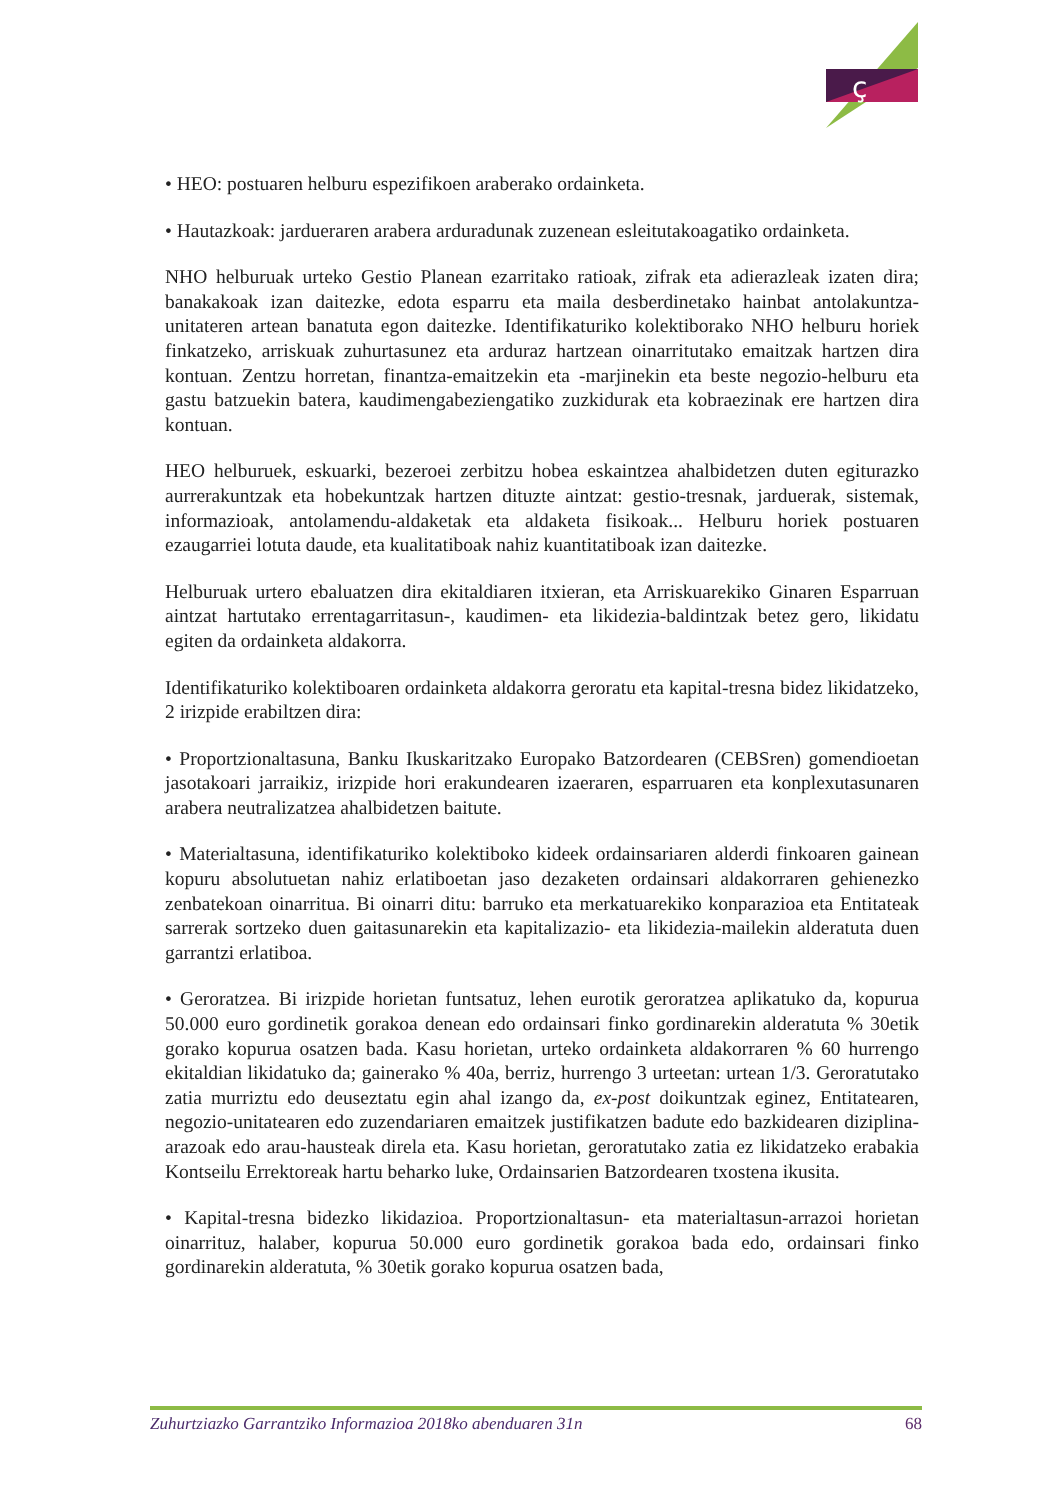ç
• HEO: postuaren helburu espezifikoen araberako ordainketa.
• Hautazkoak: jardueraren arabera arduradunak zuzenean esleitutakoagatiko ordainketa.
NHO helburuak urteko Gestio Planean ezarritako ratioak, zifrak eta adierazleak izaten dira; banakakoak izan daitezke, edota esparru eta maila desberdinetako hainbat antolakuntza-unitateren artean banatuta egon daitezke. Identifikaturiko kolektiborako NHO helburu horiek finkatzeko, arriskuak zuhurtasunez eta arduraz hartzean oinarritutako emaitzak hartzen dira kontuan. Zentzu horretan, finantza-emaitzekin eta -marjinekin eta beste negozio-helburu eta gastu batzuekin batera, kaudimengabeziengatiko zuzkidurak eta kobraezinak ere hartzen dira kontuan.
HEO helburuek, eskuarki, bezeroei zerbitzu hobea eskaintzea ahalbidetzen duten egiturazko aurrerakuntzak eta hobekuntzak hartzen dituzte aintzat: gestio-tresnak, jarduerak, sistemak, informazioak, antolamendu-aldaketak eta aldaketa fisikoak... Helburu horiek postuaren ezaugarriei lotuta daude, eta kualitatiboak nahiz kuantitatiboak izan daitezke.
Helburuak urtero ebaluatzen dira ekitaldiaren itxieran, eta Arriskuarekiko Ginaren Esparruan aintzat hartutako errentagarritasun-, kaudimen- eta likidezia-baldintzak betez gero, likidatu egiten da ordainketa aldakorra.
Identifikaturiko kolektiboaren ordainketa aldakorra geroratu eta kapital-tresna bidez likidatzeko, 2 irizpide erabiltzen dira:
• Proportzionaltasuna, Banku Ikuskaritzako Europako Batzordearen (CEBSren) gomendioetan jasotakoari jarraikiz, irizpide hori erakundearen izaeraren, esparruaren eta konplexutasunaren arabera neutralizatzea ahalbidetzen baitute.
• Materialtasuna, identifikaturiko kolektiboko kideek ordainsariaren alderdi finkoaren gainean kopuru absolutuetan nahiz erlatiboetan jaso dezaketen ordainsari aldakorraren gehienezko zenbatekoan oinarritua. Bi oinarri ditu: barruko eta merkatuarekiko konparazioa eta Entitateak sarrerak sortzeko duen gaitasunarekin eta kapitalizazio- eta likidezia-mailekin alderatuta duen garrantzi erlatiboa.
• Geroratzea. Bi irizpide horietan funtsatuz, lehen eurotik geroratzea aplikatuko da, kopurua 50.000 euro gordinetik gorakoa denean edo ordainsari finko gordinarekin alderatuta % 30etik gorako kopurua osatzen bada. Kasu horietan, urteko ordainketa aldakorraren % 60 hurrengo ekitaldian likidatuko da; gainerako % 40a, berriz, hurrengo 3 urteetan: urtean 1/3. Geroratutako zatia murriztu edo deuseztatu egin ahal izango da, ex-post doikuntzak eginez, Entitatearen, negozio-unitatearen edo zuzendariaren emaitzek justifikatzen badute edo bazkidearen diziplina-arazoak edo arau-hausteak direla eta. Kasu horietan, geroratutako zatia ez likidatzeko erabakia Kontseilu Errektoreak hartu beharko luke, Ordainsarien Batzordearen txostena ikusita.
• Kapital-tresna bidezko likidazioa. Proportzionaltasun- eta materialtasun-arrazoi horietan oinarrituz, halaber, kopurua 50.000 euro gordinetik gorakoa bada edo, ordainsari finko gordinarekin alderatuta, % 30etik gorako kopurua osatzen bada,
Zuhurtziazko Garrantziko Informazioa 2018ko abenduaren 31n 68